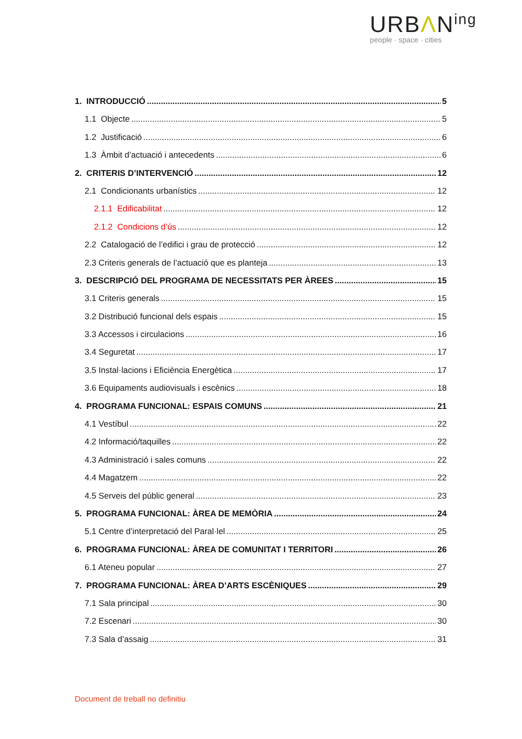URBΛN<sup>ing</sup>
people · space · cities
1. INTRODUCCIÓ 5
1.1 Objecte 5
1.2 Justificació 6
1.3 Àmbit d’actuació i antecedents 6
2. CRITERIS D’INTERVENCIÓ 12
2.1 Condicionants urbanístics 12
2.1.1 Edificabilitat 12
2.1.2 Condicions d’ús 12
2.2 Catalogació de l’edifici i grau de protecció 12
2.3 Criteris generals de l’actuació que es planteja 13
3. DESCRIPCIÓ DEL PROGRAMA DE NECESSITATS PER ÀREES 15
3.1 Criteris generals 15
3.2 Distribució funcional dels espais 15
3.3 Accessos i circulacions 16
3.4 Seguretat 17
3.5 Instal·lacions i Eficiència Energètica 17
3.6 Equipaments audiovisuals i escènics 18
4. PROGRAMA FUNCIONAL: ESPAIS COMUNS 21
4.1 Vestíbul 22
4.2 Informació/taquilles 22
4.3 Administració i sales comuns 22
4.4 Magatzem 22
4.5 Serveis del públic general 23
5. PROGRAMA FUNCIONAL: ÀREA DE MEMÒRIA 24
5.1 Centre d’interpretació del Paral·lel 25
6. PROGRAMA FUNCIONAL: ÀREA DE COMUNITAT I TERRITORI 26
6.1 Ateneu popular 27
7. PROGRAMA FUNCIONAL: ÀREA D’ARTS ESCÈNIQUES 29
7.1 Sala principal 30
7.2 Escenari 30
7.3 Sala d’assaig 31
Document de treball no definitiu